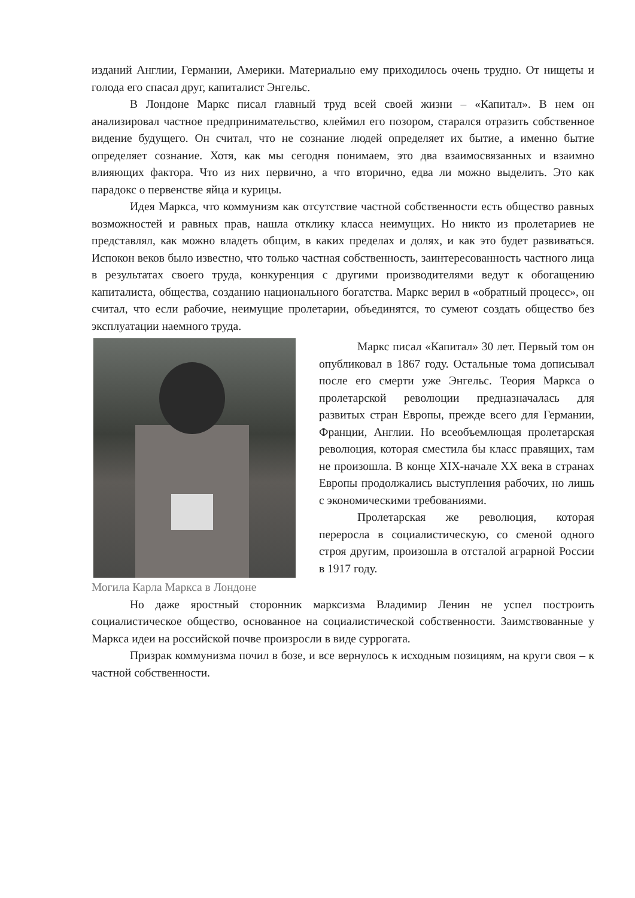изданий Англии, Германии, Америки. Материально ему приходилось очень трудно. От нищеты и голода его спасал друг, капиталист Энгельс.
В Лондоне Маркс писал главный труд всей своей жизни – «Капитал». В нем он анализировал частное предпринимательство, клеймил его позором, старался отразить собственное видение будущего. Он считал, что не сознание людей определяет их бытие, а именно бытие определяет сознание. Хотя, как мы сегодня понимаем, это два взаимосвязанных и взаимно влияющих фактора. Что из них первично, а что вторично, едва ли можно выделить. Это как парадокс о первенстве яйца и курицы.
Идея Маркса, что коммунизм как отсутствие частной собственности есть общество равных возможностей и равных прав, нашла отклику класса неимущих. Но никто из пролетариев не представлял, как можно владеть общим, в каких пределах и долях, и как это будет развиваться. Испокон веков было известно, что только частная собственность, заинтересованность частного лица в результатах своего труда, конкуренция с другими производителями ведут к обогащению капиталиста, общества, созданию национального богатства. Маркс верил в «обратный процесс», он считал, что если рабочие, неимущие пролетарии, объединятся, то сумеют создать общество без эксплуатации наемного труда.
Могила Карла Маркса в Лондоне Маркс писал «Капитал» 30 лет. Первый том он опубликовал в 1867 году. Остальные тома дописывал после его смерти уже Энгельс. Теория Маркса о пролетарской революции предназначалась для развитых стран Европы, прежде всего для Германии, Франции, Англии. Но всеобъемлющая пролетарская революция, которая сместила бы класс правящих, там не произошла. В конце XIX-начале XX века в странах Европы продолжались выступления рабочих, но лишь с экономическими требованиями.
Пролетарская же революция, которая переросла в социалистическую, со сменой одного строя другим, произошла в отсталой аграрной России в 1917 году.
Но даже яростный сторонник марксизма Владимир Ленин не успел построить социалистическое общество, основанное на социалистической собственности. Заимствованные у Маркса идеи на российской почве произросли в виде суррогата.
Призрак коммунизма почил в бозе, и все вернулось к исходным позициям, на круги своя – к частной собственности.